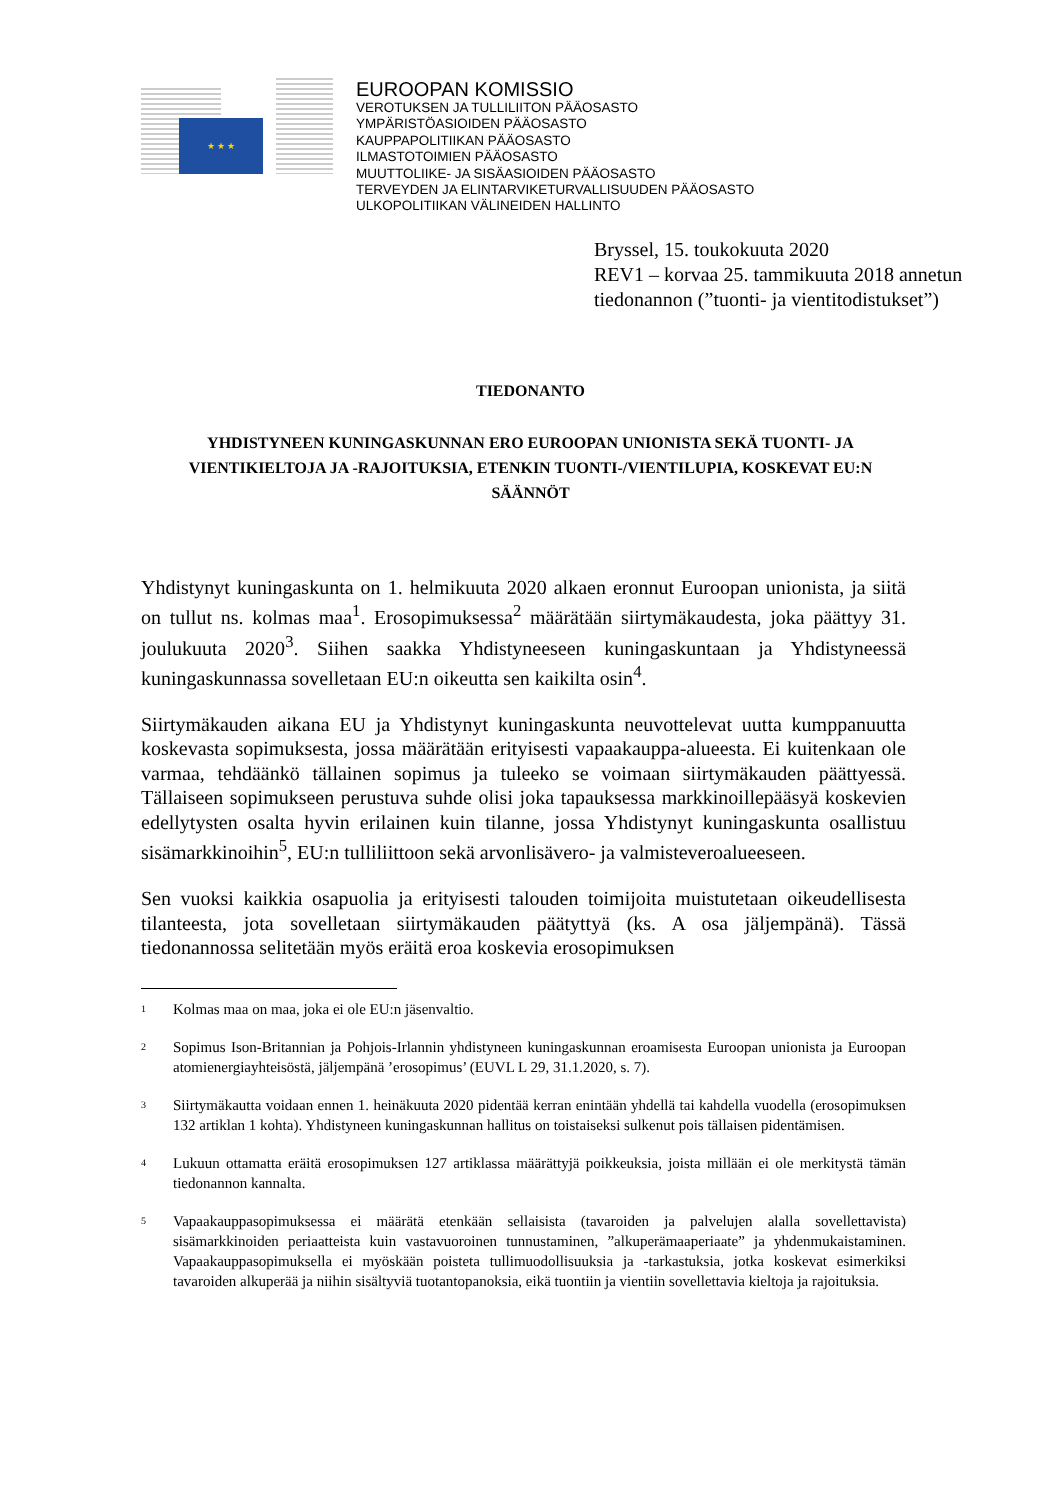★ ★ ★
EUROOPAN KOMISSIO
VEROTUKSEN JA TULLILIITON PÄÄOSASTO
YMPÄRISTÖASIOIDEN PÄÄOSASTO
KAUPPAPOLITIIKAN PÄÄOSASTO
ILMASTOTOIMIEN PÄÄOSASTO
MUUTTOLIIKE- JA SISÄASIOIDEN PÄÄOSASTO
TERVEYDEN JA ELINTARVIKETURVALLISUUDEN PÄÄOSASTO
ULKOPOLITIIKAN VÄLINEIDEN HALLINTO
Bryssel, 15. toukokuuta 2020
REV1 – korvaa 25. tammikuuta 2018 annetun tiedonannon (”tuonti- ja vientitodistukset”)
TIEDONANTO
YHDISTYNEEN KUNINGASKUNNAN ERO EUROOPAN UNIONISTA SEKÄ TUONTI- JA VIENTIKIELTOJA JA -RAJOITUKSIA, ETENKIN TUONTI-/VIENTILUPIA, KOSKEVAT EU:N SÄÄNNÖT
Yhdistynyt kuningaskunta on 1. helmikuuta 2020 alkaen eronnut Euroopan unionista, ja siitä on tullut ns. kolmas maa<sup>1</sup>. Erosopimuksessa<sup>2</sup> määrätään siirtymäkaudesta, joka päättyy 31. joulukuuta 2020<sup>3</sup>. Siihen saakka Yhdistyneeseen kuningaskuntaan ja Yhdistyneessä kuningaskunnassa sovelletaan EU:n oikeutta sen kaikilta osin<sup>4</sup>.
Siirtymäkauden aikana EU ja Yhdistynyt kuningaskunta neuvottelevat uutta kumppanuutta koskevasta sopimuksesta, jossa määrätään erityisesti vapaakauppa-alueesta. Ei kuitenkaan ole varmaa, tehdäänkö tällainen sopimus ja tuleeko se voimaan siirtymäkauden päättyessä. Tällaiseen sopimukseen perustuva suhde olisi joka tapauksessa markkinoillepääsyä koskevien edellytysten osalta hyvin erilainen kuin tilanne, jossa Yhdistynyt kuningaskunta osallistuu sisämarkkinoihin<sup>5</sup>, EU:n tulliliittoon sekä arvonlisävero- ja valmisteveroalueeseen.
Sen vuoksi kaikkia osapuolia ja erityisesti talouden toimijoita muistutetaan oikeudellisesta tilanteesta, jota sovelletaan siirtymäkauden päätyttyä (ks. A osa jäljempänä). Tässä tiedonannossa selitetään myös eräitä eroa koskevia erosopimuksen
<sup>1</sup> Kolmas maa on maa, joka ei ole EU:n jäsenvaltio.
<sup>2</sup> Sopimus Ison-Britannian ja Pohjois-Irlannin yhdistyneen kuningaskunnan eroamisesta Euroopan unionista ja Euroopan atomienergiayhteisöstä, jäljempänä ’erosopimus’ (EUVL L 29, 31.1.2020, s. 7).
<sup>3</sup> Siirtymäkautta voidaan ennen 1. heinäkuuta 2020 pidentää kerran enintään yhdellä tai kahdella vuodella (erosopimuksen 132 artiklan 1 kohta). Yhdistyneen kuningaskunnan hallitus on toistaiseksi sulkenut pois tällaisen pidentämisen.
<sup>4</sup> Lukuun ottamatta eräitä erosopimuksen 127 artiklassa määrättyjä poikkeuksia, joista millään ei ole merkitystä tämän tiedonannon kannalta.
<sup>5</sup> Vapaakauppasopimuksessa ei määrätä etenkään sellaisista (tavaroiden ja palvelujen alalla sovellettavista) sisämarkkinoiden periaatteista kuin vastavuoroinen tunnustaminen, ”alkuperämaaperiaate” ja yhdenmukaistaminen. Vapaakauppasopimuksella ei myöskään poisteta tullimuodollisuuksia ja -tarkastuksia, jotka koskevat esimerkiksi tavaroiden alkuperää ja niihin sisältyviä tuotantopanoksia, eikä tuontiin ja vientiin sovellettavia kieltoja ja rajoituksia.